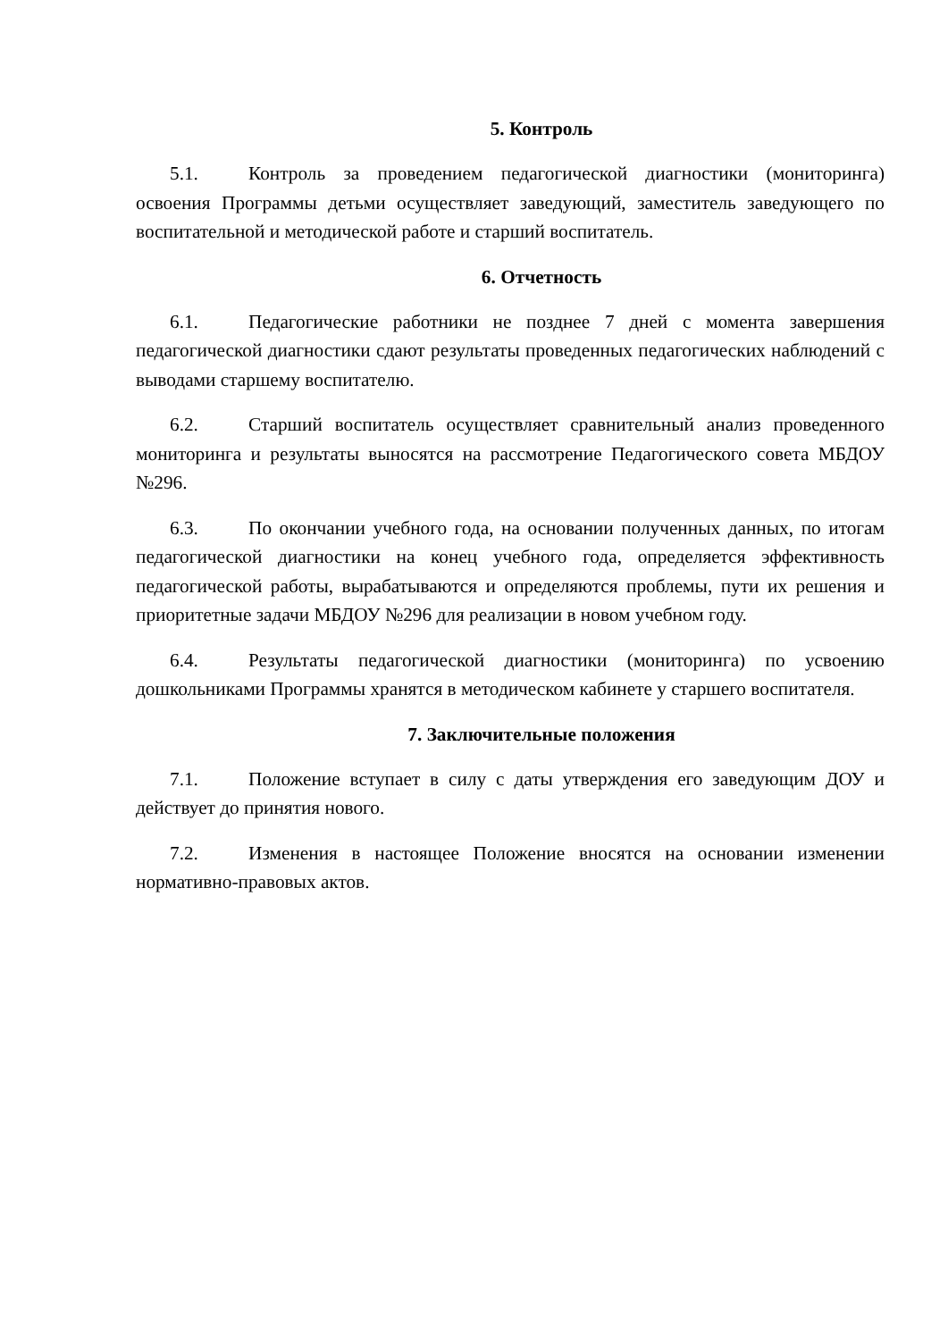5. Контроль
5.1. Контроль за проведением педагогической диагностики (мониторинга) освоения Программы детьми осуществляет заведующий, заместитель заведующего по воспитательной и методической работе и старший воспитатель.
6. Отчетность
6.1. Педагогические работники не позднее 7 дней с момента завершения педагогической диагностики сдают результаты проведенных педагогических наблюдений с выводами старшему воспитателю.
6.2. Старший воспитатель осуществляет сравнительный анализ проведенного мониторинга и результаты выносятся на рассмотрение Педагогического совета МБДОУ №296.
6.3. По окончании учебного года, на основании полученных данных, по итогам педагогической диагностики на конец учебного года, определяется эффективность педагогической работы, вырабатываются и определяются проблемы, пути их решения и приоритетные задачи МБДОУ №296 для реализации в новом учебном году.
6.4. Результаты педагогической диагностики (мониторинга) по усвоению дошкольниками Программы хранятся в методическом кабинете у старшего воспитателя.
7. Заключительные положения
7.1. Положение вступает в силу с даты утверждения его заведующим ДОУ и действует до принятия нового.
7.2. Изменения в настоящее Положение вносятся на основании изменении нормативно-правовых актов.